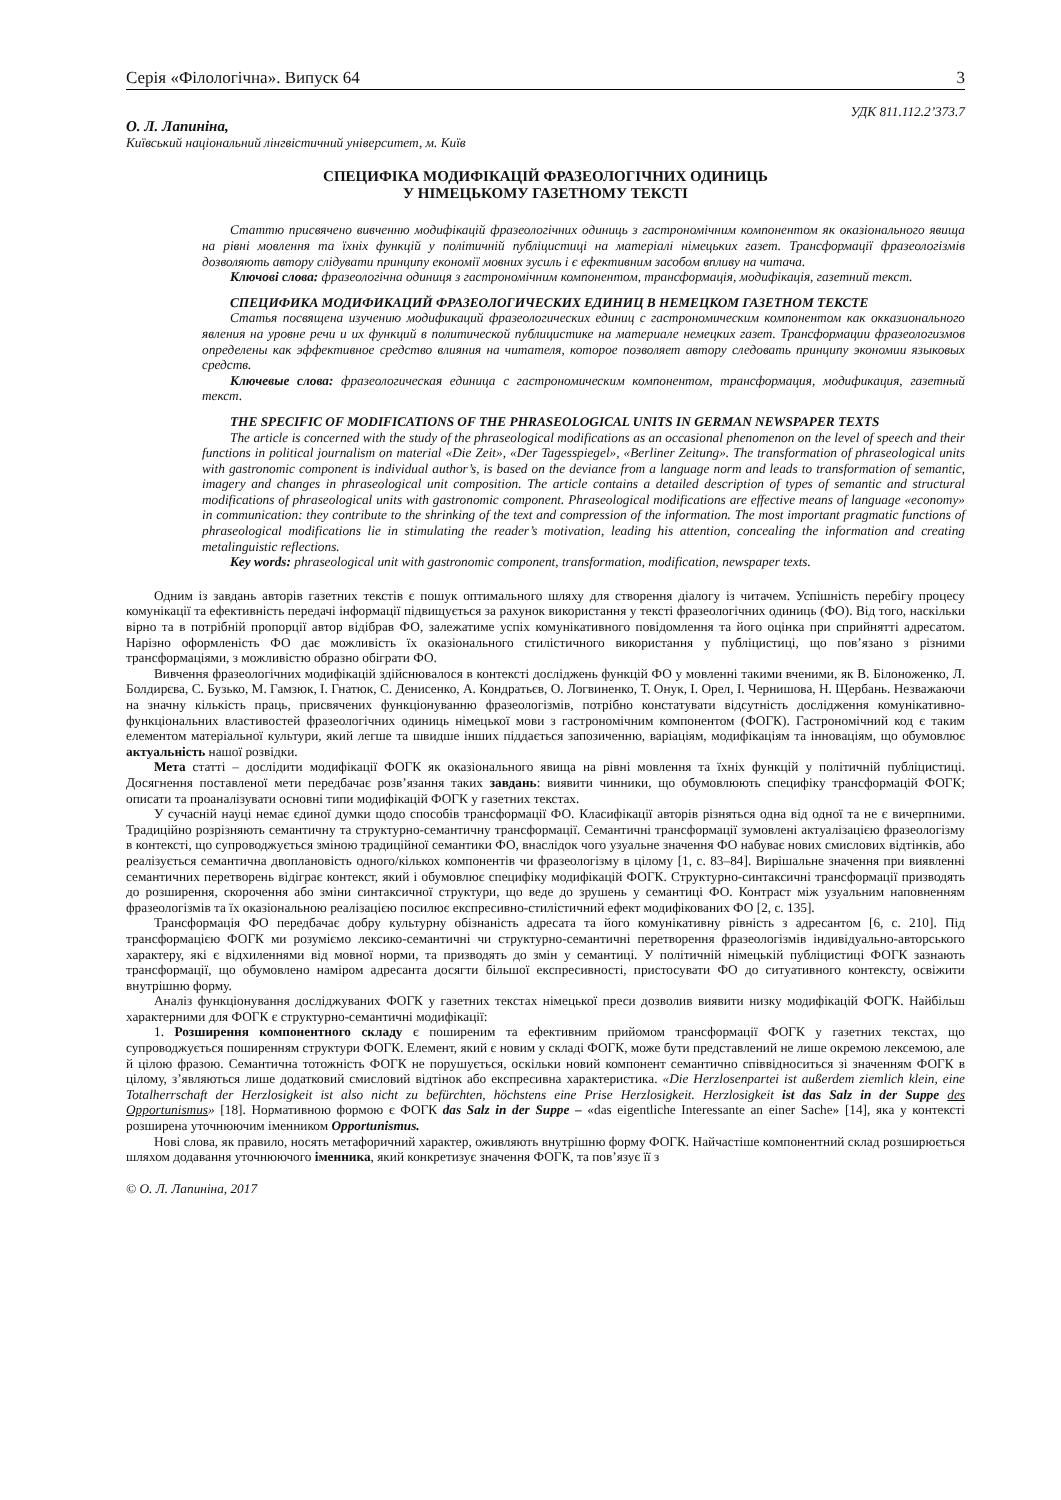Серія «Філологічна». Випуск 64 3
УДК 811.112.2’373.7
О. Л. Лапиніна,
Київський національний лінгвістичний університет, м. Київ
СПЕЦИФІКА МОДИФІКАЦІЙ ФРАЗЕОЛОГІЧНИХ ОДИНИЦЬ
У НІМЕЦЬКОМУ ГАЗЕТНОМУ ТЕКСТІ
Статтю присвячено вивченню модифікацій фразеологічних одиниць з гастрономічним компонентом як оказіонального явища на рівні мовлення та їхніх функцій у політичній публіцистиці на матеріалі німецьких газет. Трансформації фразеологізмів дозволяють автору слідувати принципу економії мовних зусиль і є ефективним засобом впливу на читача.
Ключові слова: фразеологічна одиниця з гастрономічним компонентом, трансформація, модифікація, газетний текст.
СПЕЦИФИКА МОДИФИКАЦИЙ ФРАЗЕОЛОГИЧЕСКИХ ЕДИНИЦ В НЕМЕЦКОМ ГАЗЕТНОМ ТЕКСТЕ
Статья посвящена изучению модификаций фразеологических единиц с гастрономическим компонентом как окказионального явления на уровне речи и их функций в политической публицистике на материале немецких газет. Трансформации фразеологизмов определены как эффективное средство влияния на читателя, которое позволяет автору следовать принципу экономии языковых средств.
Ключевые слова: фразеологическая единица с гастрономическим компонентом, трансформация, модификация, газетный текст.
THE SPECIFIC OF MODIFICATIONS OF THE PHRASEOLOGICAL UNITS IN GERMAN NEWSPAPER TEXTS
The article is concerned with the study of the phraseological modifications as an occasional phenomenon on the level of speech and their functions in political journalism on material «Die Zeit», «Der Tagesspiegel», «Berliner Zeitung». The transformation of phraseological units with gastronomic component is individual author’s, is based on the deviance from a language norm and leads to transformation of semantic, imagery and changes in phraseological unit composition. The article contains a detailed description of types of semantic and structural modifications of phraseological units with gastronomic component. Phraseological modifications are effective means of language «economy» in communication: they contribute to the shrinking of the text and compression of the information. The most important pragmatic functions of phraseological modifications lie in stimulating the reader’s motivation, leading his attention, concealing the information and creating metalinguistic reflections.
Key words: phraseological unit with gastronomic component, transformation, modification, newspaper texts.
Одним із завдань авторів газетних текстів є пошук оптимального шляху для створення діалогу із читачем. Успішність перебігу процесу комунікації та ефективність передачі інформації підвищується за рахунок використання у тексті фразеологічних одиниць (ФО). Від того, наскільки вірно та в потрібній пропорції автор відібрав ФО, залежатиме успіх комунікативного повідомлення та його оцінка при сприйнятті адресатом. Нарізно оформленість ФО дає можливість їх оказіонального стилістичного використання у публіцистиці, що пов’язано з різними трансформаціями, з можливістю образно обіграти ФО.
Вивчення фразеологічних модифікацій здійснювалося в контексті досліджень функцій ФО у мовленні такими вченими, як В. Білоноженко, Л. Болдирєва, С. Бузько, М. Гамзюк, І. Гнатюк, С. Денисенко, А. Кондратьєв, О. Логвиненко, Т. Онук, І. Орел, І. Чернишова, Н. Щербань. Незважаючи на значну кількість праць, присвячених функціонуванню фразеологізмів, потрібно констатувати відсутність дослідження комунікативно-функціональних властивостей фразеологічних одиниць німецької мови з гастрономічним компонентом (ФОГК). Гастрономічний код є таким елементом матеріальної культури, який легше та швидше інших піддається запозиченню, варіаціям, модифікаціям та інноваціям, що обумовлює актуальність нашої розвідки.
Мета статті – дослідити модифікації ФОГК як оказіонального явища на рівні мовлення та їхніх функцій у політичній публіцистиці. Досягнення поставленої мети передбачає розв’язання таких завдань: виявити чинники, що обумовлюють специфіку трансформацій ФОГК; описати та проаналізувати основні типи модифікацій ФОГК у газетних текстах.
У сучасній науці немає єдиної думки щодо способів трансформації ФО. Класифікації авторів різняться одна від одної та не є вичерпними. Традиційно розрізняють семантичну та структурно-семантичну трансформації. Семантичні трансформації зумовлені актуалізацією фразеологізму в контексті, що супроводжується зміною традиційної семантики ФО, внаслідок чого узуальне значення ФО набуває нових смислових відтінків, або реалізується семантична двоплановість одного/кількох компонентів чи фразеологізму в цілому [1, с. 83–84]. Вирішальне значення при виявленні семантичних перетворень відіграє контекст, який і обумовлює специфіку модифікацій ФОГК. Структурно-синтаксичні трансформації призводять до розширення, скорочення або зміни синтаксичної структури, що веде до зрушень у семантиці ФО. Контраст між узуальним наповненням фразеологізмів та їх оказіональною реалізацією посилює експресивно-стилістичний ефект модифікованих ФО [2, с. 135].
Трансформація ФО передбачає добру культурну обізнаність адресата та його комунікативну рівність з адресантом [6, с. 210]. Під трансформацією ФОГК ми розуміємо лексико-семантичні чи структурно-семантичні перетворення фразеологізмів індивідуально-авторського характеру, які є відхиленнями від мовної норми, та призводять до змін у семантиці. У політичній німецькій публіцистиці ФОГК зазнають трансформації, що обумовлено наміром адресанта досягти більшої експресивності, пристосувати ФО до ситуативного контексту, освіжити внутрішню форму.
Аналіз функціонування досліджуваних ФОГК у газетних текстах німецької преси дозволив виявити низку модифікацій ФОГК. Найбільш характерними для ФОГК є структурно-семантичні модифікації:
1. Розширення компонентного складу є поширеним та ефективним прийомом трансформації ФОГК у газетних текстах, що супроводжується поширенням структури ФОГК. Елемент, який є новим у складі ФОГК, може бути представлений не лише окремою лексемою, але й цілою фразою. Семантична тотожність ФОГК не порушується, оскільки новий компонент семантично співвідноситься зі значенням ФОГК в цілому, з’являються лише додатковий смисловий відтінок або експресивна характеристика. «Die Herzlosenpartei ist außerdem ziemlich klein, eine Totalherrschaft der Herzlosigkeit ist also nicht zu befürchten, höchstens eine Prise Herzlosigkeit. Herzlosigkeit ist das Salz in der Suppe des Opportunismus» [18]. Нормативною формою є ФОГК das Salz in der Suppe – «das eigentliche Interessante an einer Sache» [14], яка у контексті розширена уточнюючим іменником Opportunismus.
Нові слова, як правило, носять метафоричний характер, оживляють внутрішню форму ФОГК. Найчастіше компонентний склад розширюється шляхом додавання уточнюючого іменника, який конкретизує значення ФОГК, та пов’язує її з
© О. Л. Лапиніна, 2017